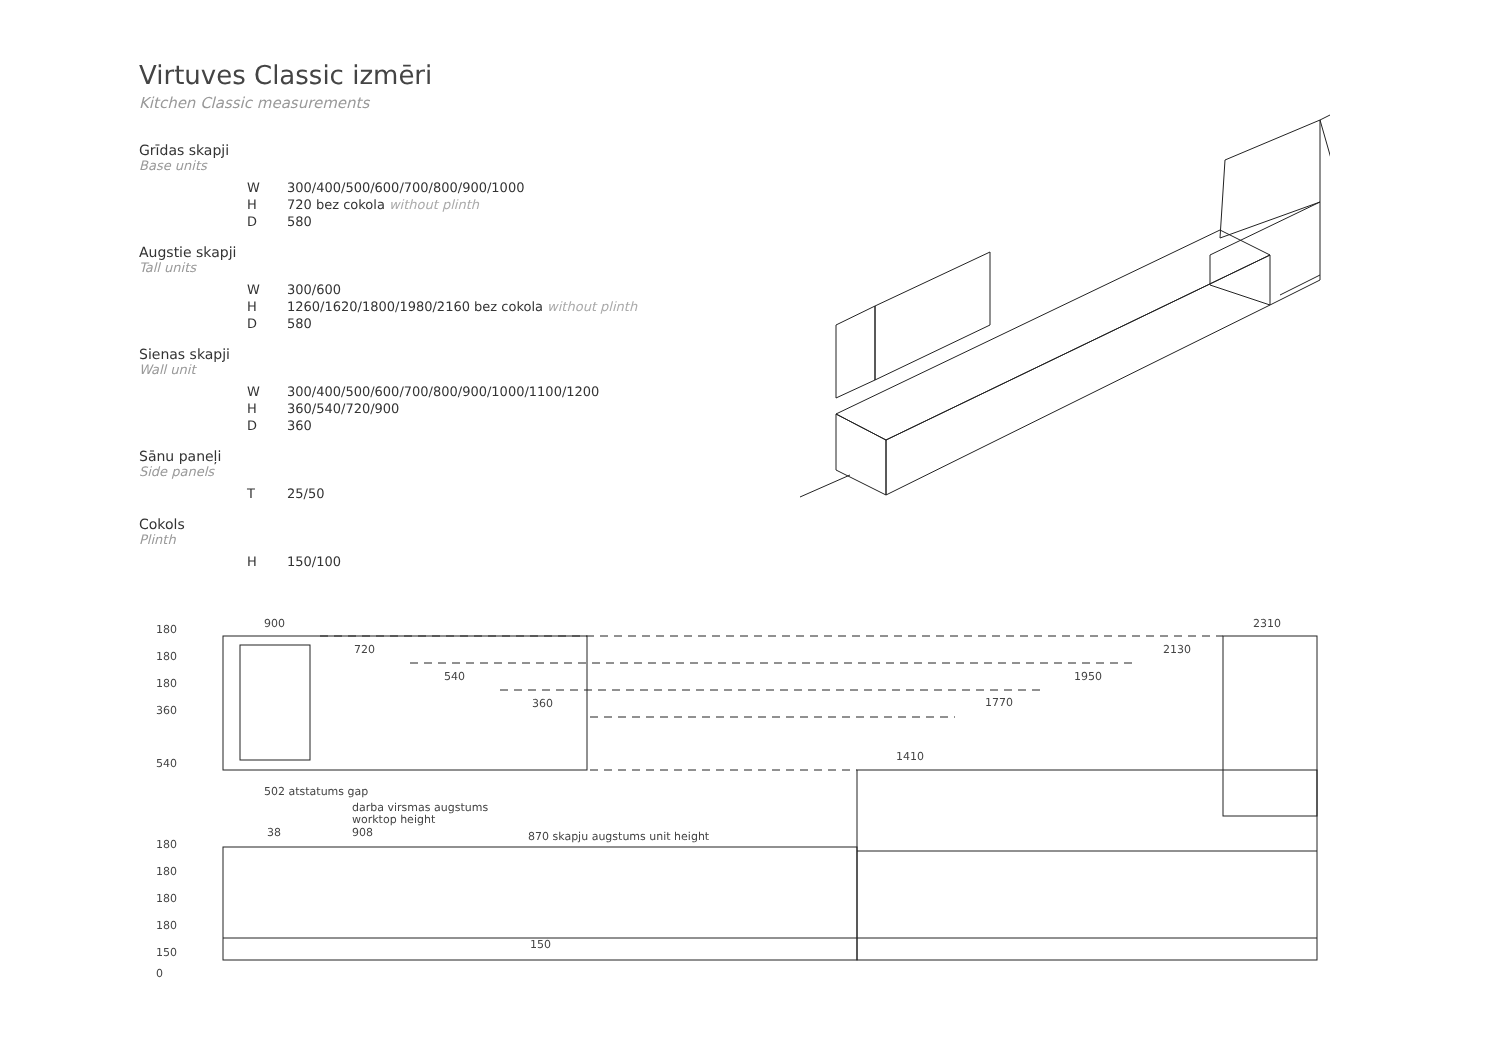Virtuves Classic izmēri
Kitchen Classic measurements
Grīdas skapji
Base units
| W | 300/400/500/600/700/800/900/1000 |
| H | 720 bez cokola without plinth |
| D | 580 |
Augstie skapji
Tall units
| W | 300/600 |
| H | 1260/1620/1800/1980/2160 bez cokola without plinth |
| D | 580 |
Sienas skapji
Wall unit
| W | 300/400/500/600/700/800/900/1000/1100/1200 |
| H | 360/540/720/900 |
| D | 360 |
Sānu paneļi
Side panels
| T | 25/50 |
Cokols
Plinth
| H | 150/100 |
180
180
180
360
540
180
180
180
180
150
0
900
720
540
360
502 atstatums gap
darba virsmas augstums
worktop height
38
908
870 skapju augstums unit height
150
1410
1770
1950
2130
2310